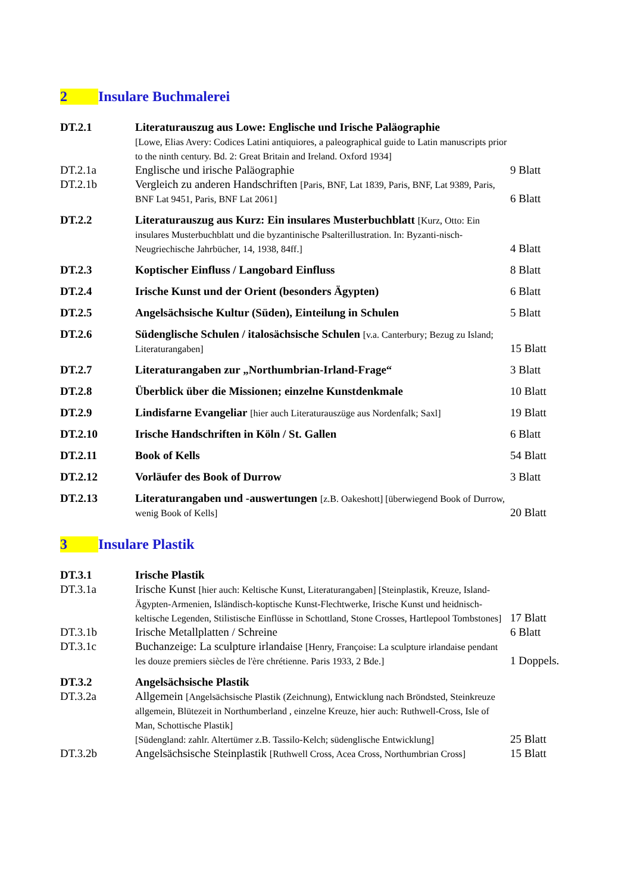2 Insulare Buchmalerei
DT.2.1 Literaturauszug aus Lowe: Englische und Irische Paläographie
[Lowe, Elias Avery: Codices Latini antiquiores, a paleographical guide to Latin manuscripts prior to the ninth century. Bd. 2: Great Britain and Ireland. Oxford 1934]
DT.2.1a Englische und irische Paläographie 9 Blatt
DT.2.1b Vergleich zu anderen Handschriften [Paris, BNF, Lat 1839, Paris, BNF, Lat 9389, Paris, BNF Lat 9451, Paris, BNF Lat 2061]
6 Blatt
DT.2.2 Literaturauszug aus Kurz: Ein insulares Musterbuchblatt [Kurz, Otto: Ein insulares Musterbuchblatt und die byzantinische Psalterillustration. In: Byzanti-nisch-Neugriechische Jahrbücher, 14, 1938, 84ff.]
4 Blatt
DT.2.3 Koptischer Einfluss / Langobard Einfluss 8 Blatt
DT.2.4 Irische Kunst und der Orient (besonders Ägypten) 6 Blatt
DT.2.5 Angelsächsische Kultur (Süden), Einteilung in Schulen 5 Blatt
DT.2.6 Südenglische Schulen / italosächsische Schulen [v.a. Canterbury; Bezug zu Island; Literaturangaben]
15 Blatt
DT.2.7 Literaturangaben zur „Northumbrian-Irland-Frage“ 3 Blatt
DT.2.8 Überblick über die Missionen; einzelne Kunstdenkmale 10 Blatt
DT.2.9 Lindisfarne Evangeliar [hier auch Literaturauszüge aus Nordenfalk; Saxl]
19 Blatt
DT.2.10 Irische Handschriften in Köln / St. Gallen 6 Blatt
DT.2.11 Book of Kells 54 Blatt
DT.2.12 Vorläufer des Book of Durrow 3 Blatt
DT.2.13 Literaturangaben und -auswertungen [z.B. Oakeshott] [überwiegend Book of Durrow, wenig Book of Kells]
20 Blatt
3 Insulare Plastik
DT.3.1 Irische Plastik
DT.3.1a Irische Kunst [hier auch: Keltische Kunst, Literaturangaben] [Steinplastik, Kreuze, Island-Ägypten-Armenien, Isländisch-koptische Kunst-Flechtwerke, Irische Kunst und heidnisch-keltische Legenden, Stilistische Einflüsse in Schottland, Stone Crosses, Hartlepool Tombstones]
17 Blatt
DT.3.1b Irische Metallplatten / Schreine 6 Blatt
DT.3.1c Buchanzeige: La sculpture irlandaise [Henry, Françoise: La sculpture irlandaise pendant les douze premiers siècles de l'ère chrétienne. Paris 1933, 2 Bde.]
1 Doppels.
DT.3.2 Angelsächsische Plastik
DT.3.2a Allgemein [Angelsächsische Plastik (Zeichnung), Entwicklung nach Bröndsted, Steinkreuze allgemein, Blütezeit in Northumberland , einzelne Kreuze, hier auch: Ruthwell-Cross, Isle of Man, Schottische Plastik]
[Südengland: zahlr. Altertümer z.B. Tassilo-Kelch; südenglische Entwicklung]
25 Blatt
DT.3.2b Angelsächsische Steinplastik [Ruthwell Cross, Acea Cross, Northumbrian Cross]
15 Blatt